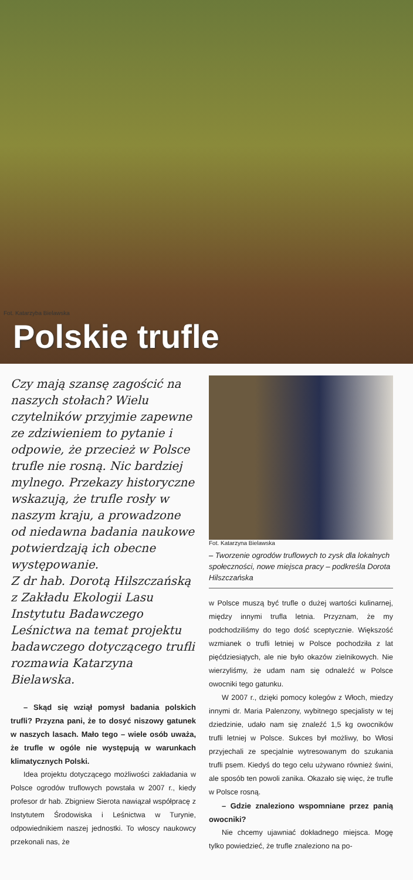Fot. Katarzyba Bielawska
Polskie trufle
Czy mają szansę zagościć na naszych stołach? Wielu czytelników przyjmie zapewne ze zdziwieniem to pytanie i odpowie, że przecież w Polsce trufle nie rosną. Nic bardziej mylnego. Przekazy historyczne wskazują, że trufle rosły w naszym kraju, a prowadzone od niedawna badania naukowe potwierdzają ich obecne występowanie.
Z dr hab. Dorotą Hilszczańską z Zakładu Ekologii Lasu Instytutu Badawczego Leśnictwa na temat projektu badawczego dotyczącego trufli rozmawia Katarzyna Bielawska.
– Skąd się wziął pomysł badania polskich trufli? Przyzna pani, że to dosyć niszowy gatunek w naszych lasach. Mało tego – wiele osób uważa, że trufle w ogóle nie występują w warunkach klimatycznych Polski.
Idea projektu dotyczącego możliwości zakładania w Polsce ogrodów truflowych powstała w 2007 r., kiedy profesor dr hab. Zbigniew Sierota nawiązał współpracę z Instytutem Środowiska i Leśnictwa w Turynie, odpowiednikiem naszej jednostki. To włoscy naukowcy przekonali nas, że
Fot. Katarzyna Bielawska
– Tworzenie ogrodów truflowych to zysk dla lokalnych społeczności, nowe miejsca pracy – podkreśla Dorota Hilszczańska
w Polsce muszą być trufle o dużej wartości kulinarnej, między innymi trufla letnia. Przyznam, że my podchodziliśmy do tego dość sceptycznie. Większość wzmianek o trufli letniej w Polsce pochodziła z lat pięćdziesiątych, ale nie było okazów zielnikowych. Nie wierzyliśmy, że udam nam się odnaleźć w Polsce owocniki tego gatunku.
W 2007 r., dzięki pomocy kolegów z Włoch, miedzy innymi dr. Maria Palenzony, wybitnego specjalisty w tej dziedzinie, udało nam się znaleźć 1,5 kg owocników trufli letniej w Polsce. Sukces był możliwy, bo Włosi przyjechali ze specjalnie wytresowanym do szukania trufli psem. Kiedyś do tego celu używano również świni, ale sposób ten powoli zanika. Okazało się więc, że trufle w Polsce rosną.
– Gdzie znaleziono wspomniane przez panią owocniki?
Nie chcemy ujawniać dokładnego miejsca. Mogę tylko powiedzieć, że trufle znaleziono na po-